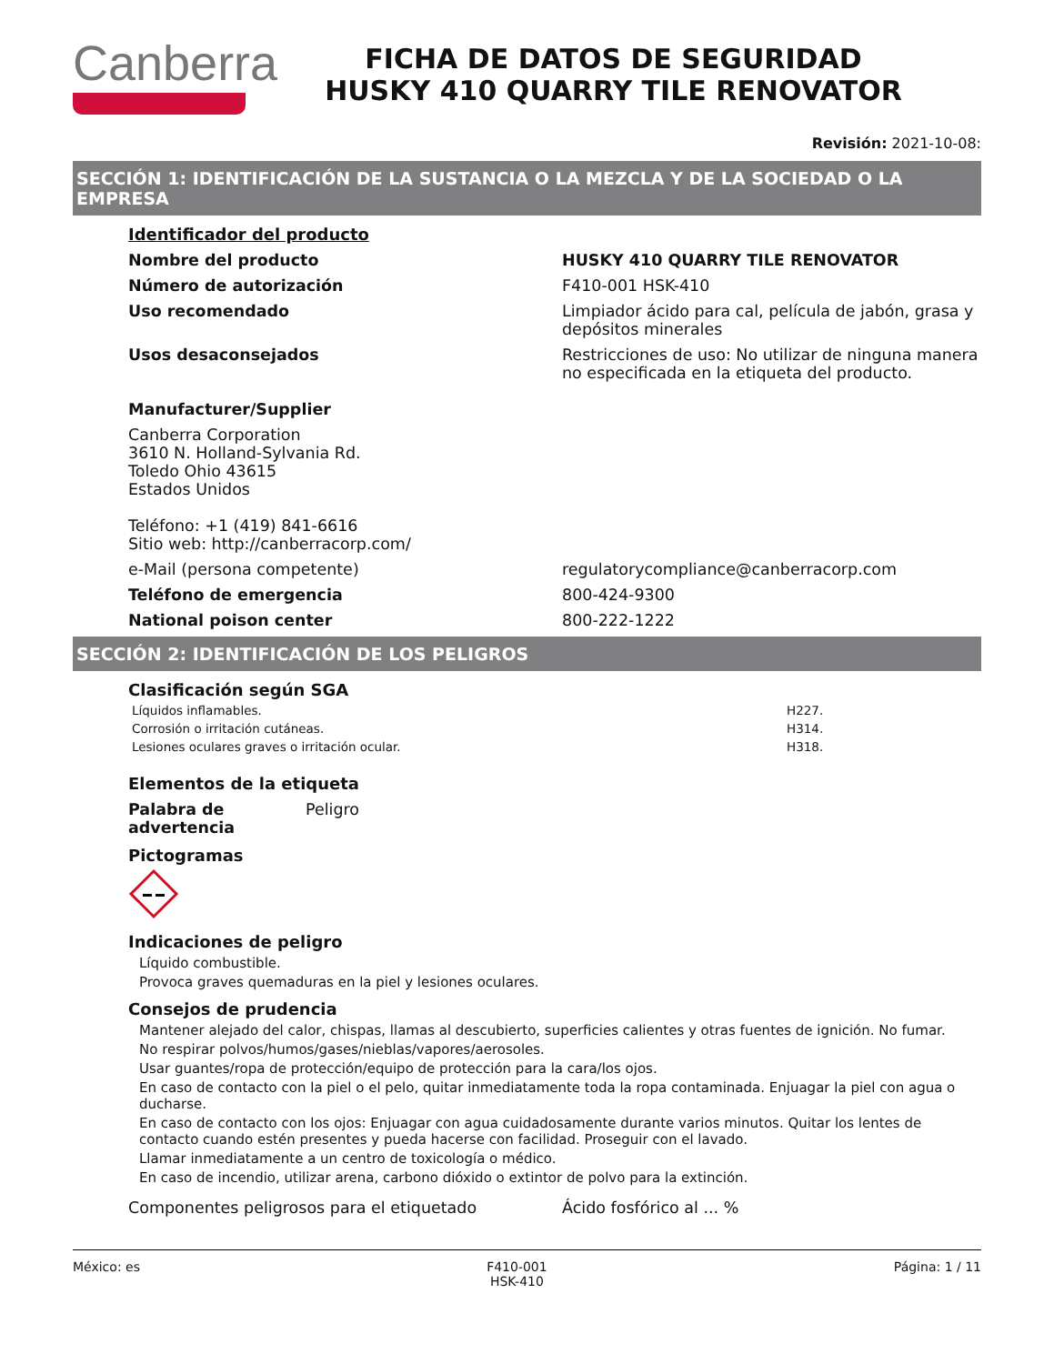Canberra
FICHA DE DATOS DE SEGURIDAD
HUSKY 410 QUARRY TILE RENOVATOR
Revisión: 2021-10-08:
SECCIÓN 1: IDENTIFICACIÓN DE LA SUSTANCIA O LA MEZCLA Y DE LA SOCIEDAD O LA EMPRESA
Identificador del producto
Nombre del producto HUSKY 410 QUARRY TILE RENOVATOR
Número de autorización F410-001 HSK-410
Uso recomendado Limpiador ácido para cal, película de jabón, grasa y depósitos minerales
Usos desaconsejados Restricciones de uso: No utilizar de ninguna manera no especificada en la etiqueta del producto.
Manufacturer/Supplier
Canberra Corporation
3610 N. Holland-Sylvania Rd.
Toledo Ohio 43615
Estados Unidos
Teléfono: +1 (419) 841-6616
Sitio web: http://canberracorp.com/
e-Mail (persona competente) regulatorycompliance@canberracorp.com
Teléfono de emergencia 800-424-9300
National poison center 800-222-1222
SECCIÓN 2: IDENTIFICACIÓN DE LOS PELIGROS
Clasificación según SGA
Líquidos inflamables. H227.
Corrosión o irritación cutáneas. H314.
Lesiones oculares graves o irritación ocular. H318.
Elementos de la etiqueta
Palabra de advertencia
Peligro
Pictogramas
Indicaciones de peligro
Líquido combustible.
Provoca graves quemaduras en la piel y lesiones oculares.
Consejos de prudencia
Mantener alejado del calor, chispas, llamas al descubierto, superficies calientes y otras fuentes de ignición. No fumar.
No respirar polvos/humos/gases/nieblas/vapores/aerosoles.
Usar guantes/ropa de protección/equipo de protección para la cara/los ojos.
En caso de contacto con la piel o el pelo, quitar inmediatamente toda la ropa contaminada. Enjuagar la piel con agua o ducharse.
En caso de contacto con los ojos: Enjuagar con agua cuidadosamente durante varios minutos. Quitar los lentes de contacto cuando estén presentes y pueda hacerse con facilidad. Proseguir con el lavado.
Llamar inmediatamente a un centro de toxicología o médico.
En caso de incendio, utilizar arena, carbono dióxido o extintor de polvo para la extinción.
Componentes peligrosos para el etiquetado Ácido fosfórico al ... %
México: es F410-001
HSK-410 Página: 1 / 11